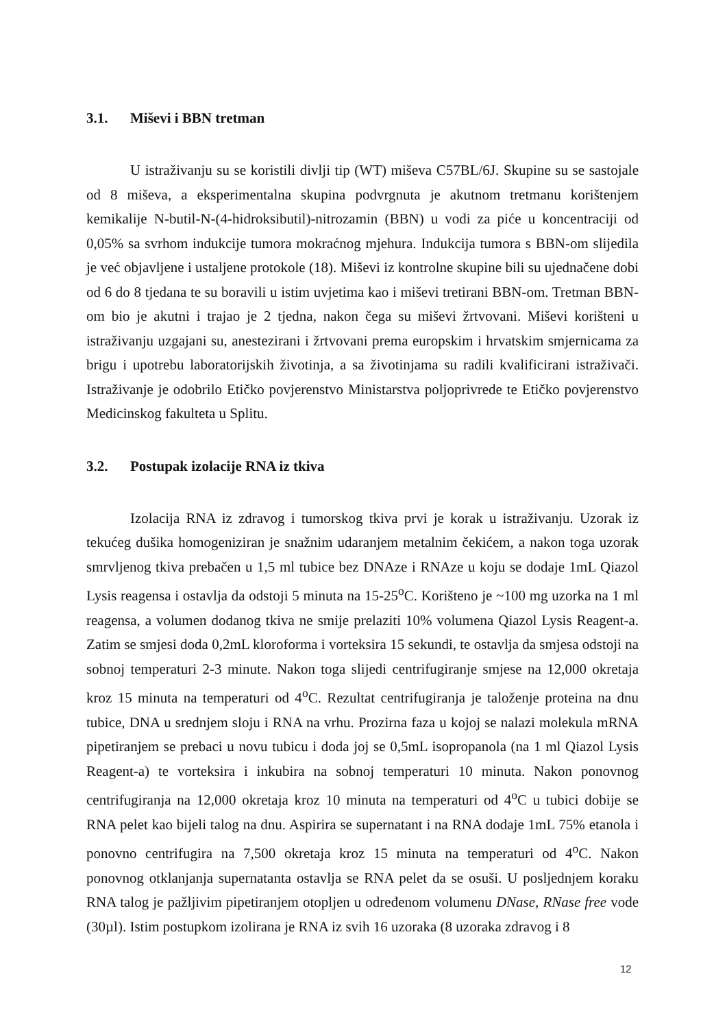3.1. Miševi i BBN tretman
U istraživanju su se koristili divlji tip (WT) miševa C57BL/6J. Skupine su se sastojale od 8 miševa, a eksperimentalna skupina podvrgnuta je akutnom tretmanu korištenjem kemikalije N-butil-N-(4-hidroksibutil)-nitrozamin (BBN) u vodi za piće u koncentraciji od 0,05% sa svrhom indukcije tumora mokraćnog mjehura. Indukcija tumora s BBN-om slijedila je već objavljene i ustaljene protokole (18). Miševi iz kontrolne skupine bili su ujednačene dobi od 6 do 8 tjedana te su boravili u istim uvjetima kao i miševi tretirani BBN-om. Tretman BBN-om bio je akutni i trajao je 2 tjedna, nakon čega su miševi žrtvovani. Miševi korišteni u istraživanju uzgajani su, anestezirani i žrtvovani prema europskim i hrvatskim smjernicama za brigu i upotrebu laboratorijskih životinja, a sa životinjama su radili kvalificirani istraživači. Istraživanje je odobrilo Etičko povjerenstvo Ministarstva poljoprivrede te Etičko povjerenstvo Medicinskog fakulteta u Splitu.
3.2. Postupak izolacije RNA iz tkiva
Izolacija RNA iz zdravog i tumorskog tkiva prvi je korak u istraživanju. Uzorak iz tekućeg dušika homogeniziran je snažnim udaranjem metalnim čekićem, a nakon toga uzorak smrvljenog tkiva prebačen u 1,5 ml tubice bez DNAze i RNAze u koju se dodaje 1mL Qiazol Lysis reagensa i ostavlja da odstoji 5 minuta na 15-25<sup>o</sup>C. Korišteno je ~100 mg uzorka na 1 ml reagensa, a volumen dodanog tkiva ne smije prelaziti 10% volumena Qiazol Lysis Reagent-a. Zatim se smjesi doda 0,2mL kloroforma i vorteksira 15 sekundi, te ostavlja da smjesa odstoji na sobnoj temperaturi 2-3 minute. Nakon toga slijedi centrifugiranje smjese na 12,000 okretaja kroz 15 minuta na temperaturi od 4<sup>o</sup>C. Rezultat centrifugiranja je taloženje proteina na dnu tubice, DNA u srednjem sloju i RNA na vrhu. Prozirna faza u kojoj se nalazi molekula mRNA pipetiranjem se prebaci u novu tubicu i doda joj se 0,5mL isopropanola (na 1 ml Qiazol Lysis Reagent-a) te vorteksira i inkubira na sobnoj temperaturi 10 minuta. Nakon ponovnog centrifugiranja na 12,000 okretaja kroz 10 minuta na temperaturi od 4<sup>o</sup>C u tubici dobije se RNA pelet kao bijeli talog na dnu. Aspirira se supernatant i na RNA dodaje 1mL 75% etanola i ponovno centrifugira na 7,500 okretaja kroz 15 minuta na temperaturi od 4<sup>o</sup>C. Nakon ponovnog otklanjanja supernatanta ostavlja se RNA pelet da se osuši. U posljednjem koraku RNA talog je pažljivim pipetiranjem otopljen u određenom volumenu DNase, RNase free vode (30µl). Istim postupkom izolirana je RNA iz svih 16 uzoraka (8 uzoraka zdravog i 8
12